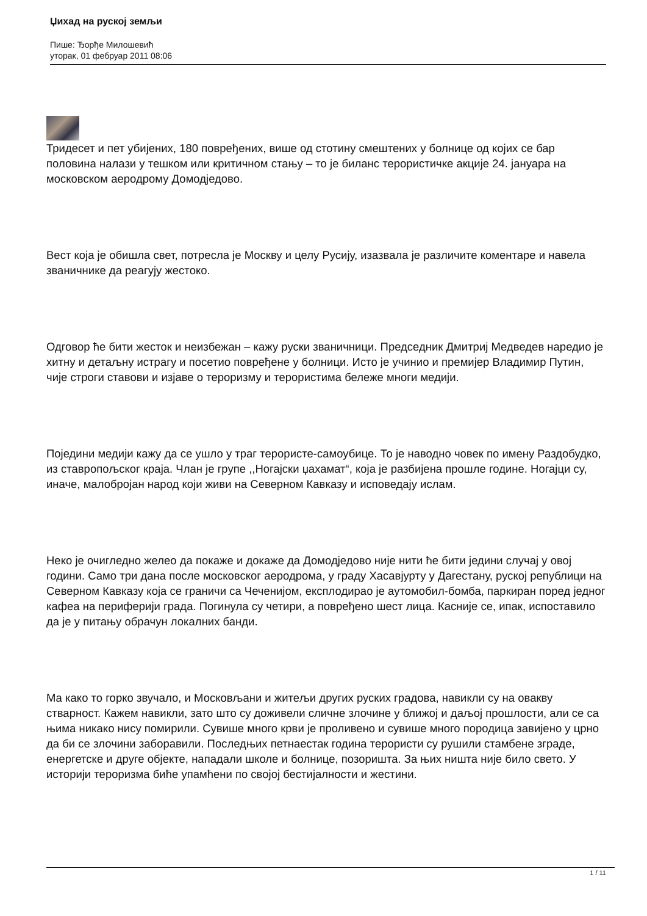Џихад на руској земљи
Пише: Ђорђе Милошевић
уторак, 01 фебруар 2011 08:06
Тридесет и пет убијених, 180 повређених, више од стотину смештених у болнице од којих се бар половина налази у тешком или критичном стању – то је биланс терористичке акције 24. јануара на московском аеродрому Домодједово.
Вест која је обишла свет, потресла је Москву и целу Русију, изазвала је различите коментаре и навела званичнике да реагују жестоко.
Одговор ће бити жесток и неизбежан – кажу руски званичници. Председник Дмитриј Медведев наредио је хитну и детаљну истрагу и посетио повређене у болници. Исто је учинио и премијер Владимир Путин, чије строги ставови и изјаве о тероризму и терористима бележе многи медији.
Поједини медији кажу да се ушло у траг терористе-самоубице. То је наводно човек по имену Раздобудко, из ставропољског краја. Члан је групе ,,Ногајски џахамат“, која је разбијена прошле године. Ногајци су, иначе, малобројан народ који живи на Северном Кавказу и исповедају ислам.
Неко је очигледно желео да покаже и докаже да Домодједово није нити ће бити једини случај у овој години. Само три дана после московског аеродрома, у граду Хасавјурту у Дагестану, руској републици на Северном Кавказу која се граничи са Чеченијом, експлодирао је аутомобил-бомба, паркиран поред једног кафеа на периферији града. Погинула су четири, а повређено шест лица. Касније се, ипак, испоставило да је у питању обрачун локалних банди.
Ма како то горко звучало, и Московљани и житељи других руских градова, навикли су на овакву стварност. Кажем навикли, зато што су доживели сличне злочине у ближој и даљој прошлости, али се са њима никако нису помирили. Сувише много крви је проливено и сувише много породица завијено у црно да би се злочини заборавили. Последњих петнаестак година терористи су рушили стамбене зграде, енергетске и друге објекте, нападали школе и болнице, позоришта. За њих ништа није било свето. У историји тероризма биће упамћени по својој бестијалности и жестини.
1 / 11